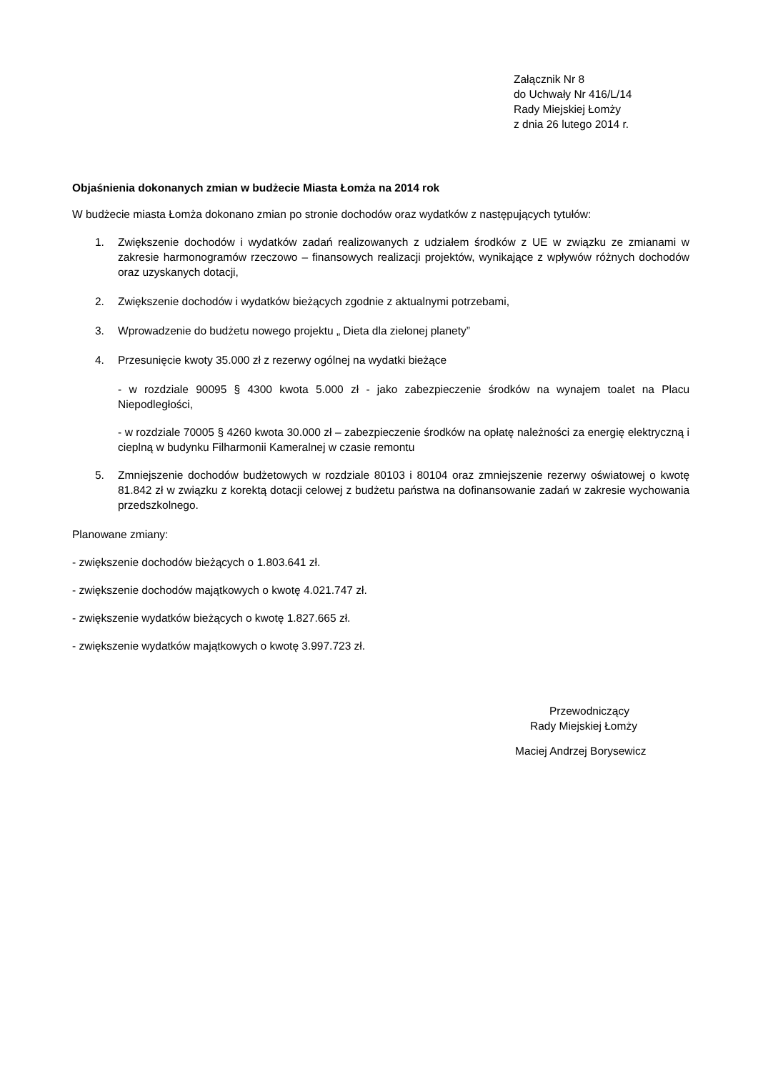Załącznik Nr 8
do Uchwały Nr 416/L/14
Rady Miejskiej Łomży
z dnia 26 lutego 2014 r.
Objaśnienia dokonanych zmian w budżecie Miasta Łomża na 2014 rok
W budżecie miasta Łomża dokonano zmian po stronie dochodów oraz wydatków z następujących tytułów:
1. Zwiększenie dochodów i wydatków zadań realizowanych z udziałem środków z UE w związku ze zmianami w zakresie harmonogramów rzeczowo – finansowych realizacji projektów, wynikające z wpływów różnych dochodów oraz uzyskanych dotacji,
2. Zwiększenie dochodów i wydatków bieżących zgodnie z aktualnymi potrzebami,
3. Wprowadzenie do budżetu nowego projektu „ Dieta dla zielonej planety”
4. Przesunięcie kwoty 35.000 zł z rezerwy ogólnej na wydatki bieżące
- w rozdziale 90095 § 4300 kwota 5.000 zł - jako zabezpieczenie środków na wynajem toalet na Placu Niepodległości,
- w rozdziale 70005 § 4260 kwota 30.000 zł – zabezpieczenie środków na opłatę należności za energię elektryczną i cieplną w budynku Filharmonii Kameralnej w czasie remontu
5. Zmniejszenie dochodów budżetowych w rozdziale 80103 i 80104 oraz zmniejszenie rezerwy oświatowej o kwotę 81.842 zł w związku z korektą dotacji celowej z budżetu państwa na dofinansowanie zadań w zakresie wychowania przedszkolnego.
Planowane zmiany:
- zwiększenie dochodów bieżących o 1.803.641 zł.
- zwiększenie dochodów majątkowych o kwotę 4.021.747 zł.
- zwiększenie wydatków bieżących o kwotę 1.827.665 zł.
- zwiększenie wydatków majątkowych o kwotę 3.997.723 zł.
Przewodniczący
Rady Miejskiej Łomży
Maciej Andrzej Borysewicz